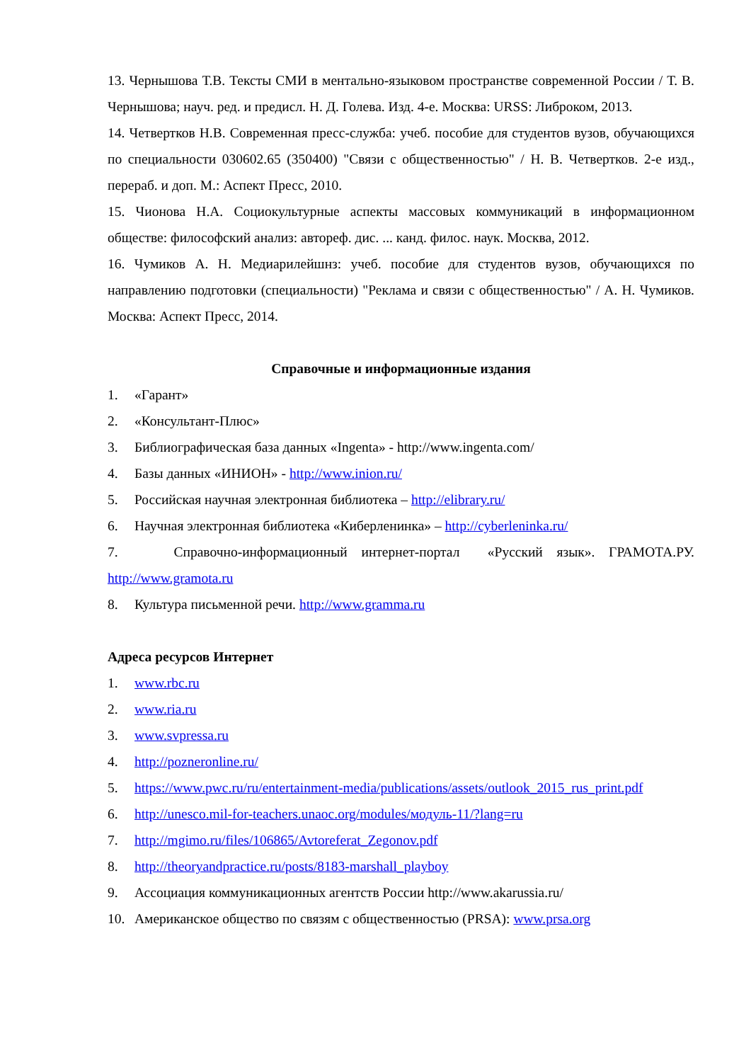13. Чернышова Т.В. Тексты СМИ в ментально-языковом пространстве современной России / Т. В. Чернышова; науч. ред. и предисл. Н. Д. Голева. Изд. 4-е. Москва: URSS: Либроком, 2013.
14. Четвертков Н.В. Современная пресс-служба: учеб. пособие для студентов вузов, обучающихся по специальности 030602.65 (350400) "Связи с общественностью" / Н. В. Четвертков. 2-е изд., перераб. и доп. М.: Аспект Пресс, 2010.
15. Чионова Н.А. Социокультурные аспекты массовых коммуникаций в информационном обществе: философский анализ: автореф. дис. ... канд. филос. наук. Москва, 2012.
16. Чумиков А. Н. Медиарилейшнз: учеб. пособие для студентов вузов, обучающихся по направлению подготовки (специальности) "Реклама и связи с общественностью" / А. Н. Чумиков. Москва: Аспект Пресс, 2014.
Справочные и информационные издания
1. «Гарант»
2. «Консультант-Плюс»
3. Библиографическая база данных «Ingenta» - http://www.ingenta.com/
4. Базы данных «ИНИОН» - http://www.inion.ru/
5. Российская научная электронная библиотека – http://elibrary.ru/
6. Научная электронная библиотека «Киберленинка» – http://cyberleninka.ru/
7. Справочно-информационный интернет-портал «Русский язык». ГРАМОТА.РУ. http://www.gramota.ru
8. Культура письменной речи. http://www.gramma.ru
Адреса ресурсов Интернет
1. www.rbc.ru
2. www.ria.ru
3. www.svpressa.ru
4. http://pozneronline.ru/
5. https://www.pwc.ru/ru/entertainment-media/publications/assets/outlook_2015_rus_print.pdf
6. http://unesco.mil-for-teachers.unaoc.org/modules/модуль-11/?lang=ru
7. http://mgimo.ru/files/106865/Avtoreferat_Zegonov.pdf
8. http://theoryandpractice.ru/posts/8183-marshall_playboy
9. Ассоциация коммуникационных агентств России http://www.akarussia.ru/
10. Американское общество по связям с общественностью (PRSA): www.prsa.org